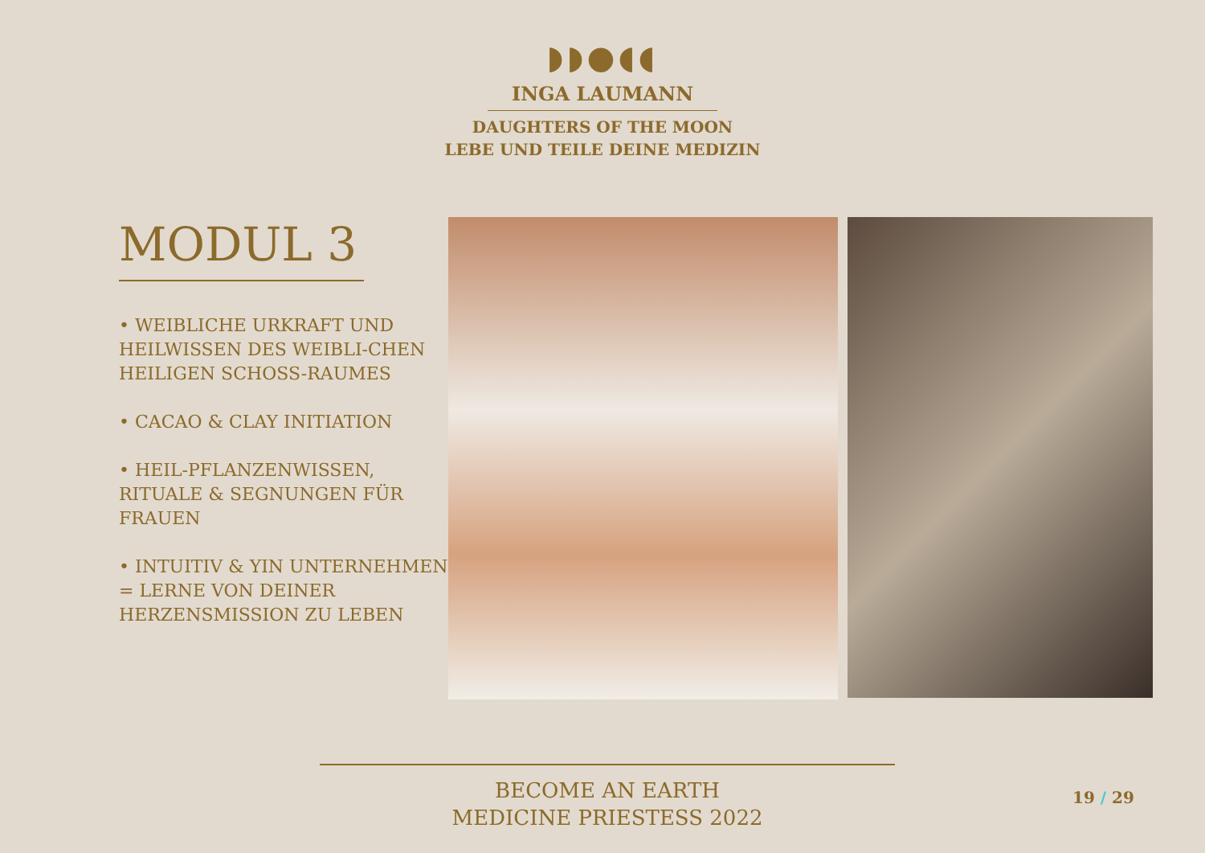◗◗●◖◖
INGA LAUMANN
DAUGHTERS OF THE MOON
LEBE UND TEILE DEINE MEDIZIN
MODUL 3
• WEIBLICHE URKRAFT UND HEILWISSEN DES WEIBLI-CHEN HEILIGEN SCHOSS-RAUMES
• CACAO & CLAY INITIATION
• HEIL-PFLANZENWISSEN, RITUALE & SEGNUNGEN FÜR FRAUEN
• INTUITIV & YIN UNTERNEHMEN = LERNE VON DEINER HERZENSMISSION ZU LEBEN
BECOME AN EARTH
MEDICINE PRIESTESS 2022
19 / 29